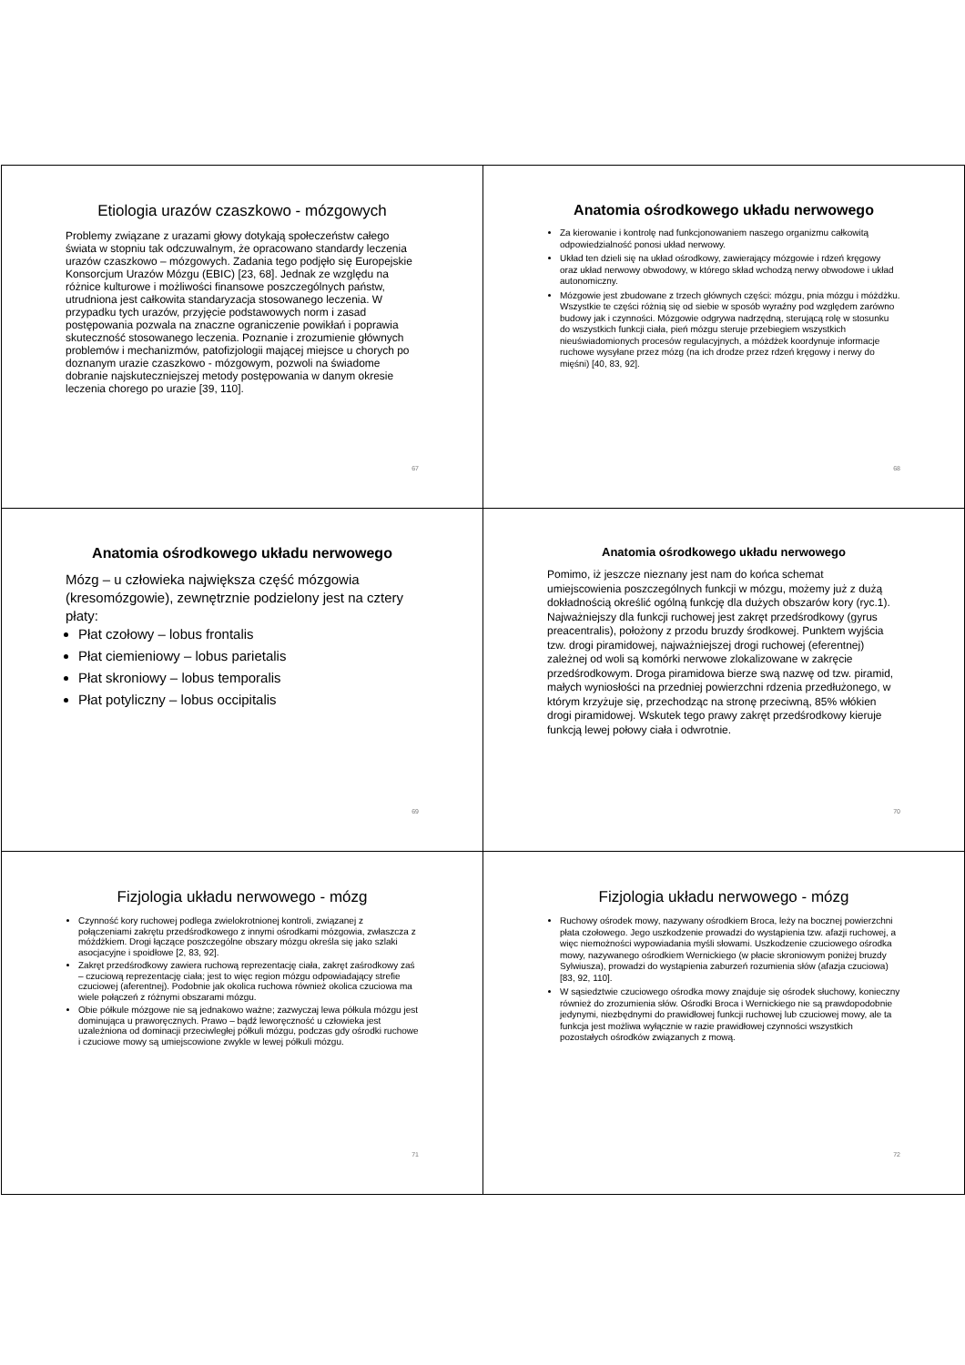Etiologia urazów czaszkowo - mózgowych
Problemy związane z urazami głowy dotykają społeczeństw całego świata w stopniu tak odczuwalnym, że opracowano standardy leczenia urazów czaszkowo – mózgowych. Zadania tego podjęło się Europejskie Konsorcjum Urazów Mózgu (EBIC) [23, 68]. Jednak ze względu na różnice kulturowe i możliwości finansowe poszczególnych państw, utrudniona jest całkowita standaryzacja stosowanego leczenia. W przypadku tych urazów, przyjęcie podstawowych norm i zasad postępowania pozwala na znaczne ograniczenie powikłań i poprawia skuteczność stosowanego leczenia. Poznanie i zrozumienie głównych problemów i mechanizmów, patofizjologii mającej miejsce u chorych po doznanym urazie czaszkowo - mózgowym, pozwoli na świadome dobranie najskuteczniejszej metody postępowania w danym okresie leczenia chorego po urazie [39, 110].
67
Anatomia ośrodkowego układu nerwowego
Za kierowanie i kontrolę nad funkcjonowaniem naszego organizmu całkowitą odpowiedzialność ponosi układ nerwowy.
Układ ten dzieli się na układ ośrodkowy, zawierający mózgowie i rdzeń kręgowy oraz układ nerwowy obwodowy, w którego skład wchodzą nerwy obwodowe i układ autonomiczny.
Mózgowie jest zbudowane z trzech głównych części: mózgu, pnia mózgu i móżdżku. Wszystkie te części różnią się od siebie w sposób wyraźny pod względem zarówno budowy jak i czynności. Mózgowie odgrywa nadrzędną, sterującą rolę w stosunku do wszystkich funkcji ciała, pień mózgu steruje przebiegiem wszystkich nieuświadomionych procesów regulacyjnych, a móżdżek koordynuje informacje ruchowe wysyłane przez mózg (na ich drodze przez rdzeń kręgowy i nerwy do mięśni) [40, 83, 92].
68
Anatomia ośrodkowego układu nerwowego
Mózg – u człowieka największa część mózgowia (kresomózgowie), zewnętrznie podzielony jest na cztery płaty:
Płat czołowy – lobus frontalis
Płat ciemieniowy – lobus parietalis
Płat skroniowy – lobus temporalis
Płat potyliczny – lobus occipitalis
69
Anatomia ośrodkowego układu nerwowego
Pomimo, iż jeszcze nieznany jest nam do końca schemat umiejscowienia poszczególnych funkcji w mózgu, możemy już z dużą dokładnością określić ogólną funkcję dla dużych obszarów kory (ryc.1). Najważniejszy dla funkcji ruchowej jest zakręt przedśrodkowy (gyrus preacentralis), położony z przodu bruzdy środkowej. Punktem wyjścia tzw. drogi piramidowej, najważniejszej drogi ruchowej (eferentnej) zależnej od woli są komórki nerwowe zlokalizowane w zakręcie przedśrodkowym. Droga piramidowa bierze swą nazwę od tzw. piramid, małych wyniosłości na przedniej powierzchni rdzenia przedłużonego, w którym krzyżuje się, przechodząc na stronę przeciwną, 85% włókien drogi piramidowej. Wskutek tego prawy zakręt przedśrodkowy kieruje funkcją lewej połowy ciała i odwrotnie.
70
Fizjologia układu nerwowego - mózg
Czynność kory ruchowej podlega zwielokrotnionej kontroli, związanej z połączeniami zakrętu przedśrodkowego z innymi ośrodkami mózgowia, zwłaszcza z móżdżkiem. Drogi łączące poszczególne obszary mózgu określa się jako szlaki asocjacyjne i spoidłowe [2, 83, 92].
Zakręt przedśrodkowy zawiera ruchową reprezentację ciała, zakręt zaśrodkowy zaś – czuciową reprezentację ciała; jest to więc region mózgu odpowiadający strefie czuciowej (aferentnej). Podobnie jak okolica ruchowa również okolica czuciowa ma wiele połączeń z różnymi obszarami mózgu.
Obie półkule mózgowe nie są jednakowo ważne; zazwyczaj lewa półkula mózgu jest dominująca u praworęcznych. Prawo – bądź leworęczność u człowieka jest uzależniona od dominacji przeciwległej półkuli mózgu, podczas gdy ośrodki ruchowe i czuciowe mowy są umiejscowione zwykle w lewej półkuli mózgu.
71
Fizjologia układu nerwowego - mózg
Ruchowy ośrodek mowy, nazywany ośrodkiem Broca, leży na bocznej powierzchni płata czołowego. Jego uszkodzenie prowadzi do wystąpienia tzw. afazji ruchowej, a więc niemożności wypowiadania myśli słowami. Uszkodzenie czuciowego ośrodka mowy, nazywanego ośrodkiem Wernickiego (w płacie skroniowym poniżej bruzdy Sylwiusza), prowadzi do wystąpienia zaburzeń rozumienia słów (afazja czuciowa) [83, 92, 110].
W sąsiedztwie czuciowego ośrodka mowy znajduje się ośrodek słuchowy, konieczny również do zrozumienia słów. Ośrodki Broca i Wernickiego nie są prawdopodobnie jedynymi, niezbędnymi do prawidłowej funkcji ruchowej lub czuciowej mowy, ale ta funkcja jest możliwa wyłącznie w razie prawidłowej czynności wszystkich pozostałych ośrodków związanych z mową.
72